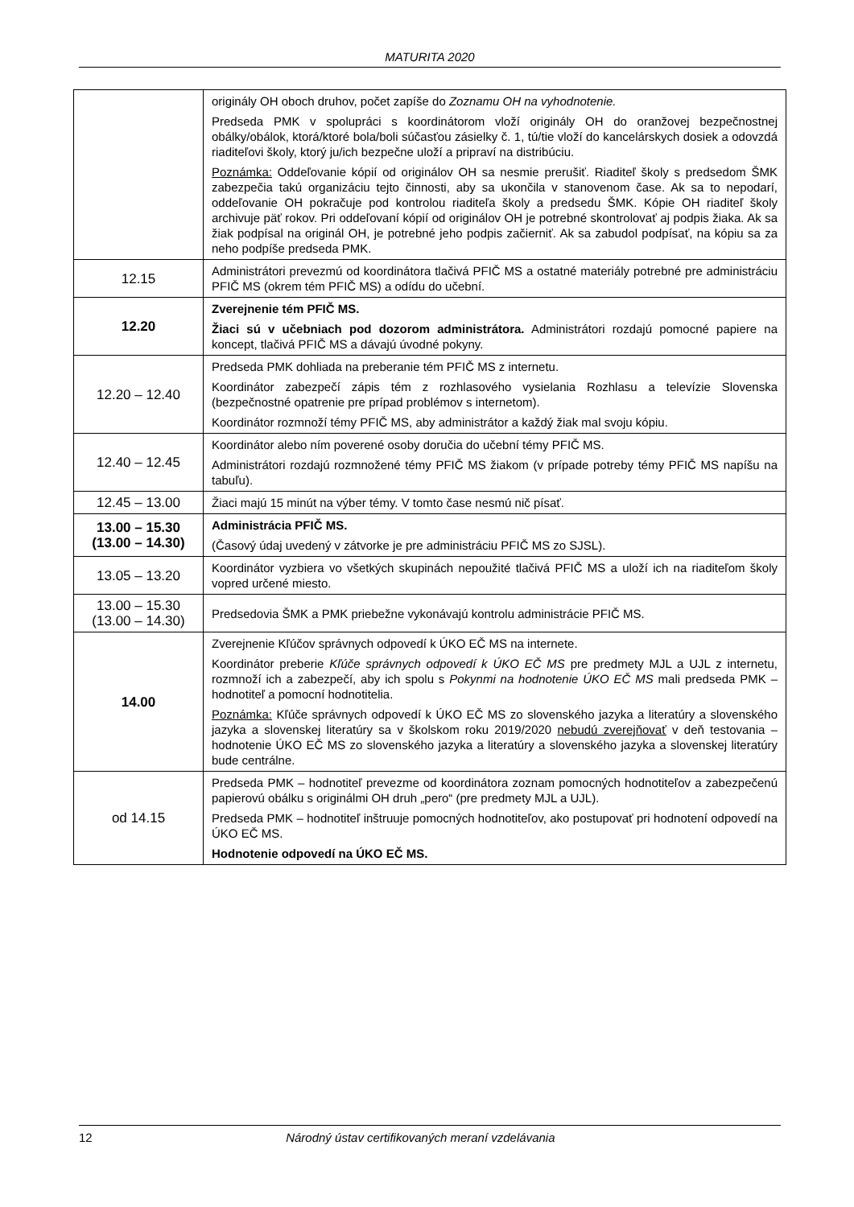MATURITA 2020
| | originály OH oboch druhov, počet zapíše do Zoznamu OH na vyhodnotenie. Predseda PMK v spolupráci s koordinátorom vloží originály OH do oranžovej bezpečnostnej obálky/obálok, ktorá/ktoré bola/boli súčasťou zásielky č. 1, tú/tie vloží do kancelárskych dosiek a odovzdá riaditeľovi školy, ktorý ju/ich bezpečne uloží a pripraví na distribúciu. Poznámka: Oddeľovanie kópií od originálov OH sa nesmie prerušiť. Riaditeľ školy s predsedom ŠMK zabezpečia takú organizáciu tejto činnosti, aby sa ukončila v stanovenom čase. Ak sa to nepodarí, oddeľovanie OH pokračuje pod kontrolou riaditeľa školy a predsedu ŠMK. Kópie OH riaditeľ školy archivuje päť rokov. Pri oddeľovaní kópií od originálov OH je potrebné skontrolovať aj podpis žiaka. Ak sa žiak podpísal na originál OH, je potrebné jeho podpis začierniť. Ak sa zabudol podpísať, na kópiu sa za neho podpíše predseda PMK. |
| 12.15 | Administrátori prevezmú od koordinátora tlačivá PFIČ MS a ostatné materiály potrebné pre administráciu PFIČ MS (okrem tém PFIČ MS) a odídu do učební. |
| 12.20 | Zverejnenie tém PFIČ MS. Žiaci sú v učebniach pod dozorom administrátora. Administrátori rozdajú pomocné papiere na koncept, tlačivá PFIČ MS a dávajú úvodné pokyny. |
| 12.20 – 12.40 | Predseda PMK dohliada na preberanie tém PFIČ MS z internetu. Koordinátor zabezpečí zápis tém z rozhlasového vysielania Rozhlasu a televízie Slovenska (bezpečnostné opatrenie pre prípad problémov s internetom). Koordinátor rozmnoží témy PFIČ MS, aby administrátor a každý žiak mal svoju kópiu. |
| 12.40 – 12.45 | Koordinátor alebo ním poverené osoby doručia do učební témy PFIČ MS. Administrátori rozdajú rozmnožené témy PFIČ MS žiakom (v prípade potreby témy PFIČ MS napíšu na tabuľu). |
| 12.45 – 13.00 | Žiaci majú 15 minút na výber témy. V tomto čase nesmú nič písať. |
| 13.00 – 15.30 (13.00 – 14.30) | Administrácia PFIČ MS. (Časový údaj uvedený v zátvorke je pre administráciu PFIČ MS zo SJSL). |
| 13.05 – 13.20 | Koordinátor vyzbiera vo všetkých skupinách nepoužité tlačivá PFIČ MS a uloží ich na riaditeľom školy vopred určené miesto. |
| 13.00 – 15.30 (13.00 – 14.30) | Predsedovia ŠMK a PMK priebežne vykonávajú kontrolu administrácie PFIČ MS. |
| 14.00 | Zverejnenie Kľúčov správnych odpovedí k ÚKO EČ MS na internete. Koordinátor preberie Kľúče správnych odpovedí k ÚKO EČ MS pre predmety MJL a UJL z internetu, rozmnoží ich a zabezpečí, aby ich spolu s Pokynmi na hodnotenie ÚKO EČ MS mali predseda PMK – hodnotiteľ a pomocní hodnotitelia. Poznámka: Kľúče správnych odpovedí k ÚKO EČ MS zo slovenského jazyka a literatúry a slovenského jazyka a slovenskej literatúry sa v školskom roku 2019/2020 nebudú zverejňovať v deň testovania – hodnotenie ÚKO EČ MS zo slovenského jazyka a literatúry a slovenského jazyka a slovenskej literatúry bude centrálne. |
| od 14.15 | Predseda PMK – hodnotiteľ prevezme od koordinátora zoznam pomocných hodnotiteľov a zabezpečenú papierovú obálku s originálmi OH druh „pero“ (pre predmety MJL a UJL). Predseda PMK – hodnotiteľ inštruuje pomocných hodnotiteľov, ako postupovať pri hodnotení odpovedí na ÚKO EČ MS. Hodnotenie odpovedí na ÚKO EČ MS. |
12 Národný ústav certifikovaných meraní vzdelávania